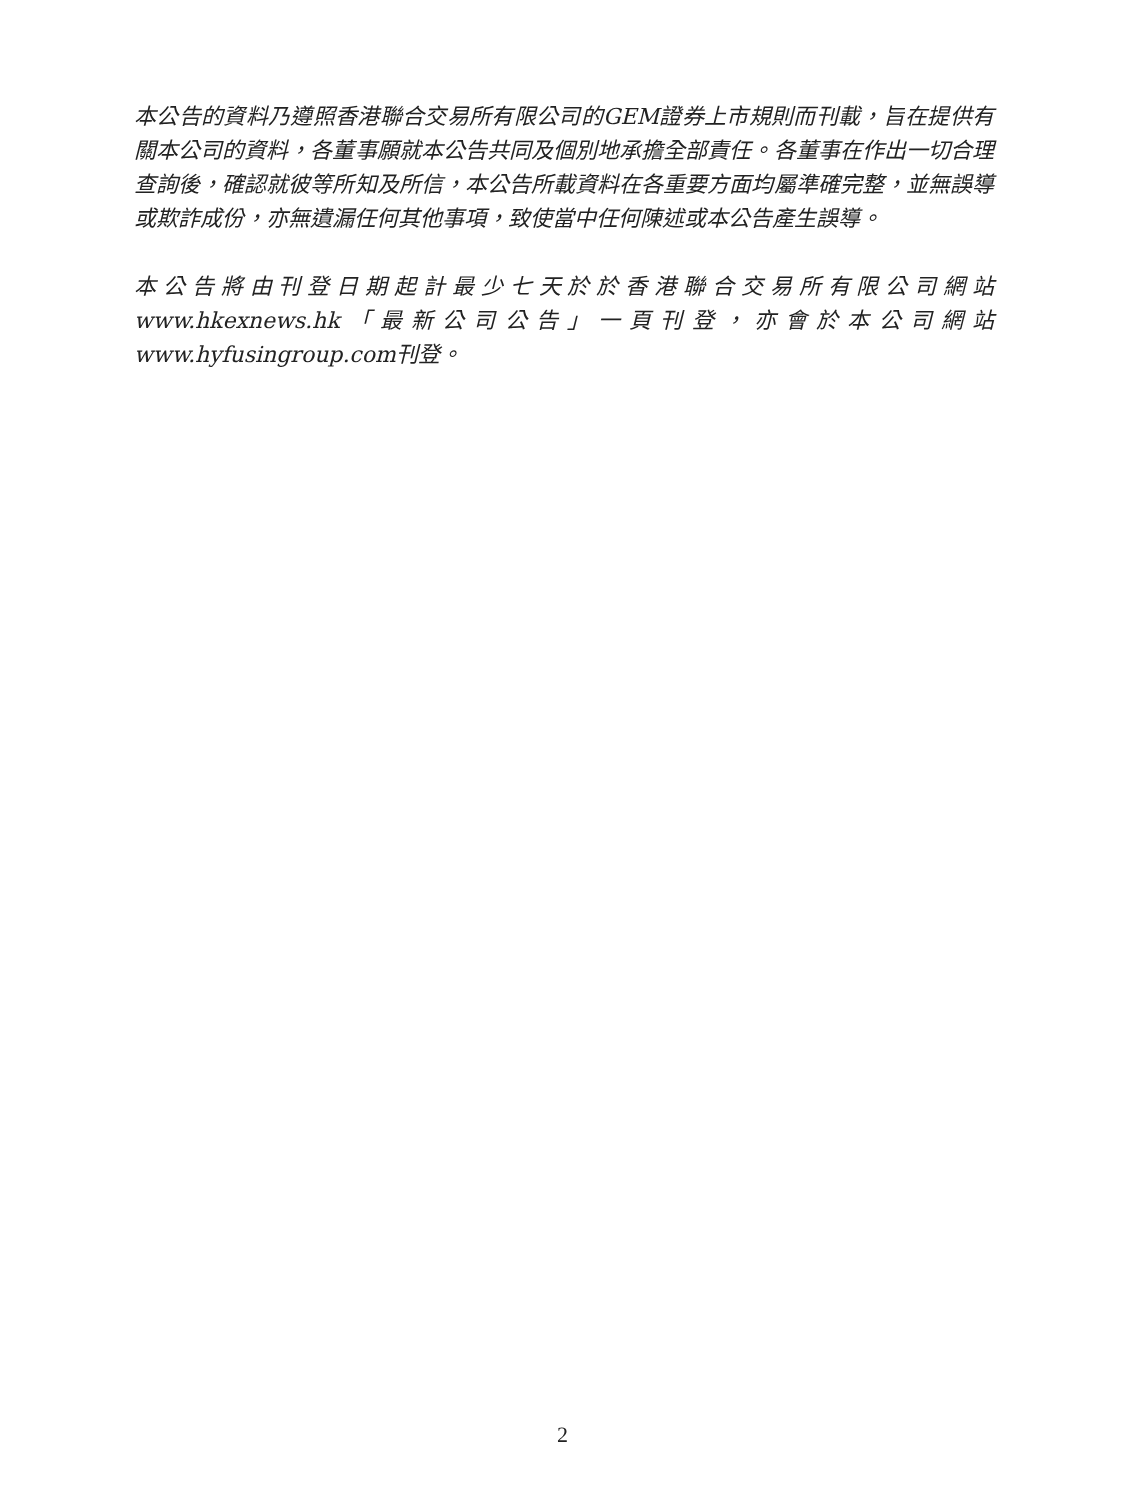本公告的資料乃遵照香港聯合交易所有限公司的GEM證券上市規則而刊載，旨在提供有關本公司的資料，各董事願就本公告共同及個別地承擔全部責任。各董事在作出一切合理查詢後，確認就彼等所知及所信，本公告所載資料在各重要方面均屬準確完整，並無誤導或欺詐成份，亦無遺漏任何其他事項，致使當中任何陳述或本公告產生誤導。
本公告將由刊登日期起計最少七天於於香港聯合交易所有限公司網站www.hkexnews.hk「最新公司公告」一頁刊登，亦會於本公司網站www.hyfusingroup.com刊登。
2